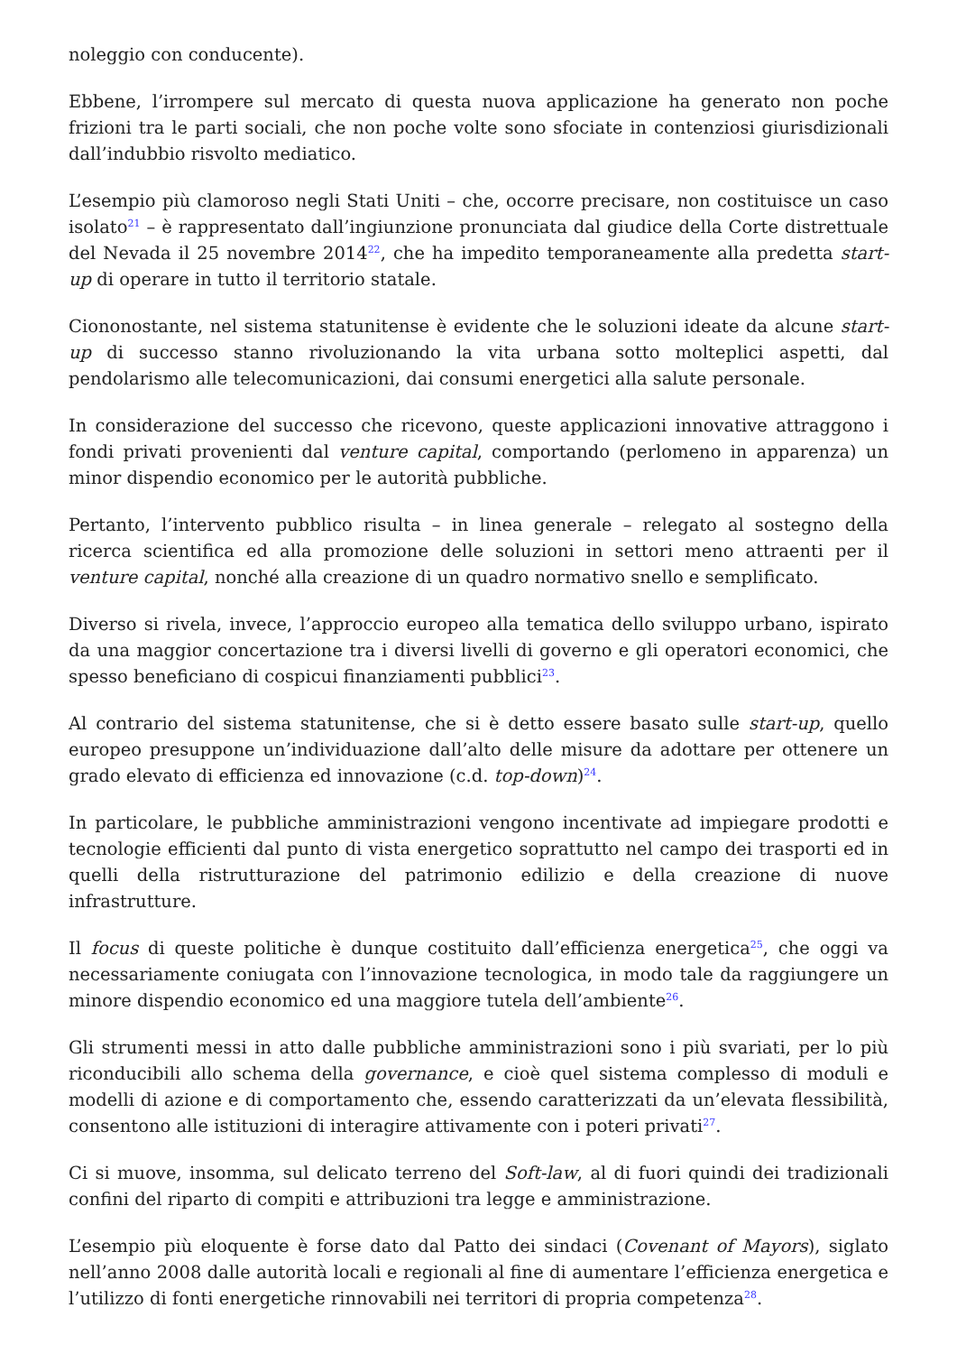noleggio con conducente).
Ebbene, l’irrompere sul mercato di questa nuova applicazione ha generato non poche frizioni tra le parti sociali, che non poche volte sono sfociate in contenziosi giurisdizionali dall’indubbio risvolto mediatico.
L’esempio più clamoroso negli Stati Uniti – che, occorre precisare, non costituisce un caso isolato<sup>21</sup> – è rappresentato dall’ingiunzione pronunciata dal giudice della Corte distrettuale del Nevada il 25 novembre 2014<sup>22</sup>, che ha impedito temporaneamente alla predetta start-up di operare in tutto il territorio statale.
Ciononostante, nel sistema statunitense è evidente che le soluzioni ideate da alcune start-up di successo stanno rivoluzionando la vita urbana sotto molteplici aspetti, dal pendolarismo alle telecomunicazioni, dai consumi energetici alla salute personale.
In considerazione del successo che ricevono, queste applicazioni innovative attraggono i fondi privati provenienti dal venture capital, comportando (perlomeno in apparenza) un minor dispendio economico per le autorità pubbliche.
Pertanto, l’intervento pubblico risulta – in linea generale – relegato al sostegno della ricerca scientifica ed alla promozione delle soluzioni in settori meno attraenti per il venture capital, nonché alla creazione di un quadro normativo snello e semplificato.
Diverso si rivela, invece, l’approccio europeo alla tematica dello sviluppo urbano, ispirato da una maggior concertazione tra i diversi livelli di governo e gli operatori economici, che spesso beneficiano di cospicui finanziamenti pubblici<sup>23</sup>.
Al contrario del sistema statunitense, che si è detto essere basato sulle start-up, quello europeo presuppone un’individuazione dall’alto delle misure da adottare per ottenere un grado elevato di efficienza ed innovazione (c.d. top-down)<sup>24</sup>.
In particolare, le pubbliche amministrazioni vengono incentivate ad impiegare prodotti e tecnologie efficienti dal punto di vista energetico soprattutto nel campo dei trasporti ed in quelli della ristrutturazione del patrimonio edilizio e della creazione di nuove infrastrutture.
Il focus di queste politiche è dunque costituito dall’efficienza energetica<sup>25</sup>, che oggi va necessariamente coniugata con l’innovazione tecnologica, in modo tale da raggiungere un minore dispendio economico ed una maggiore tutela dell’ambiente<sup>26</sup>.
Gli strumenti messi in atto dalle pubbliche amministrazioni sono i più svariati, per lo più riconducibili allo schema della governance, e cioè quel sistema complesso di moduli e modelli di azione e di comportamento che, essendo caratterizzati da un’elevata flessibilità, consentono alle istituzioni di interagire attivamente con i poteri privati<sup>27</sup>.
Ci si muove, insomma, sul delicato terreno del Soft-law, al di fuori quindi dei tradizionali confini del riparto di compiti e attribuzioni tra legge e amministrazione.
L’esempio più eloquente è forse dato dal Patto dei sindaci (Covenant of Mayors), siglato nell’anno 2008 dalle autorità locali e regionali al fine di aumentare l’efficienza energetica e l’utilizzo di fonti energetiche rinnovabili nei territori di propria competenza<sup>28</sup>.